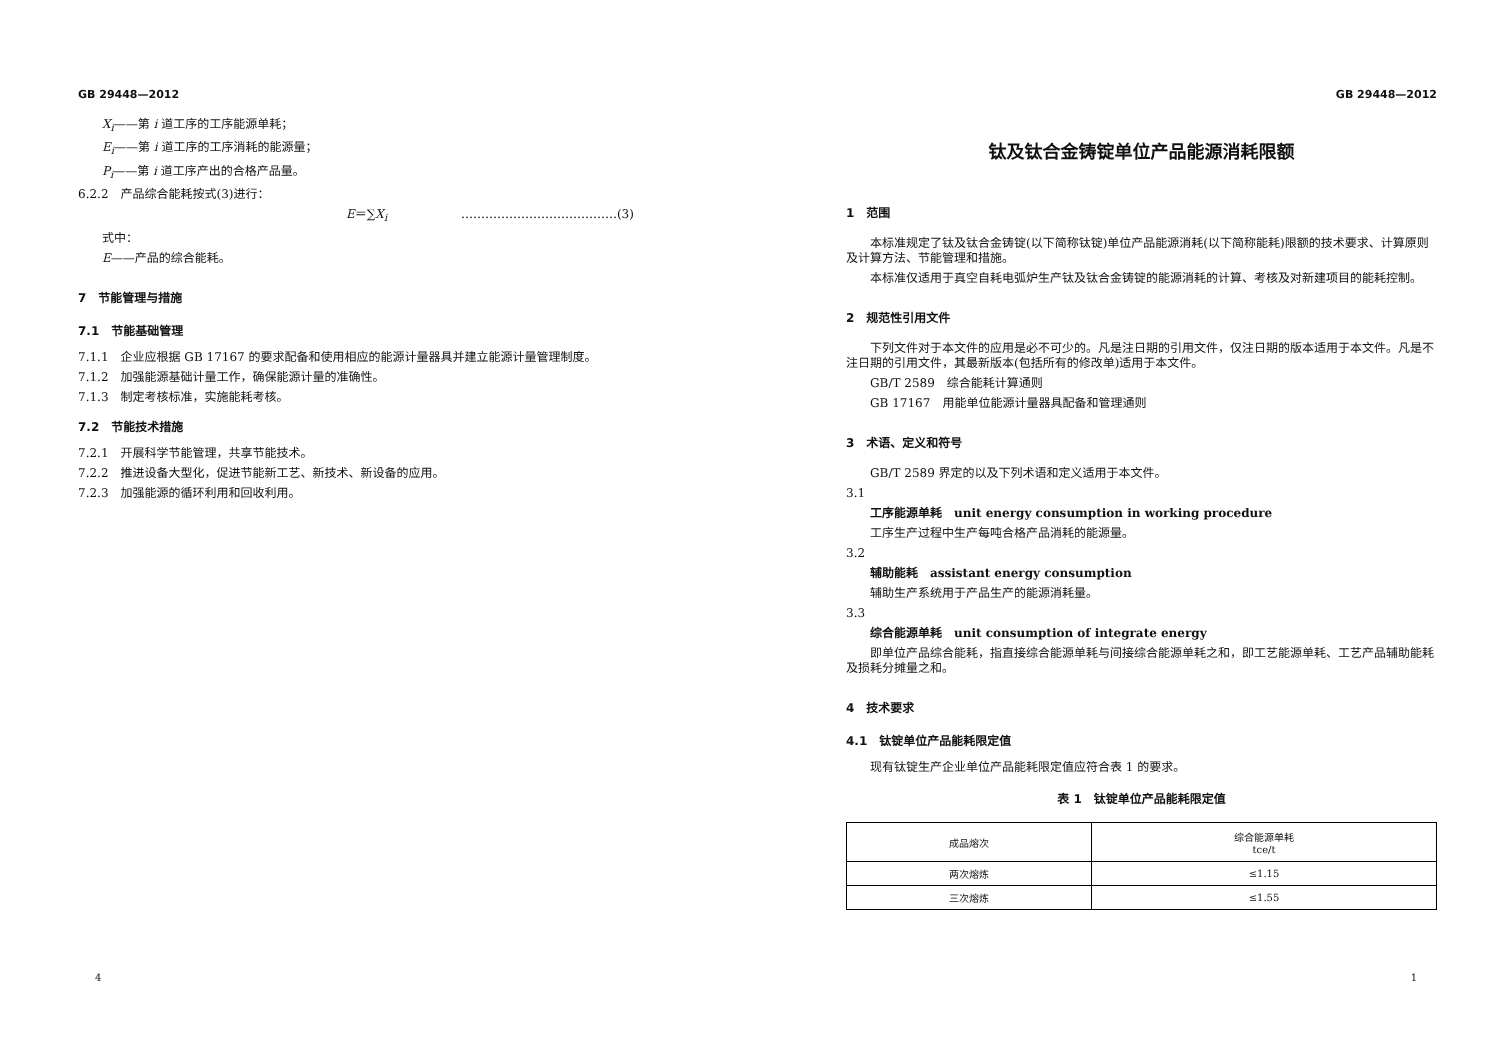GB 29448—2012
X<sub>i</sub>——第 i 道工序的工序能源单耗；
E<sub>i</sub>——第 i 道工序的工序消耗的能源量；
P<sub>i</sub>——第 i 道工序产出的合格产品量。
6.2.2　产品综合能耗按式(3)进行：
E＝∑X<sub>i</sub> …………………………………(3)
式中：
E——产品的综合能耗。
7　节能管理与措施
7.1　节能基础管理
7.1.1　企业应根据 GB 17167 的要求配备和使用相应的能源计量器具并建立能源计量管理制度。
7.1.2　加强能源基础计量工作，确保能源计量的准确性。
7.1.3　制定考核标准，实施能耗考核。
7.2　节能技术措施
7.2.1　开展科学节能管理，共享节能技术。
7.2.2　推进设备大型化，促进节能新工艺、新技术、新设备的应用。
7.2.3　加强能源的循环利用和回收利用。
4
GB 29448—2012
钛及钛合金铸锭单位产品能源消耗限额
1　范围
本标准规定了钛及钛合金铸锭(以下简称钛锭)单位产品能源消耗(以下简称能耗)限额的技术要求、计算原则及计算方法、节能管理和措施。
本标准仅适用于真空自耗电弧炉生产钛及钛合金铸锭的能源消耗的计算、考核及对新建项目的能耗控制。
2　规范性引用文件
下列文件对于本文件的应用是必不可少的。凡是注日期的引用文件，仅注日期的版本适用于本文件。凡是不注日期的引用文件，其最新版本(包括所有的修改单)适用于本文件。
GB/T 2589　综合能耗计算通则
GB 17167　用能单位能源计量器具配备和管理通则
3　术语、定义和符号
GB/T 2589 界定的以及下列术语和定义适用于本文件。
3.1
工序能源单耗　unit energy consumption in working procedure
工序生产过程中生产每吨合格产品消耗的能源量。
3.2
辅助能耗　assistant energy consumption
辅助生产系统用于产品生产的能源消耗量。
3.3
综合能源单耗　unit consumption of integrate energy
即单位产品综合能耗，指直接综合能源单耗与间接综合能源单耗之和，即工艺能源单耗、工艺产品辅助能耗及损耗分摊量之和。
4　技术要求
4.1　钛锭单位产品能耗限定值
现有钛锭生产企业单位产品能耗限定值应符合表 1 的要求。
表 1　钛锭单位产品能耗限定值
| 成品熔次 | 综合能源单耗 tce/t |
| --- | --- |
| 两次熔炼 | ≤1.15 |
| 三次熔炼 | ≤1.55 |
1